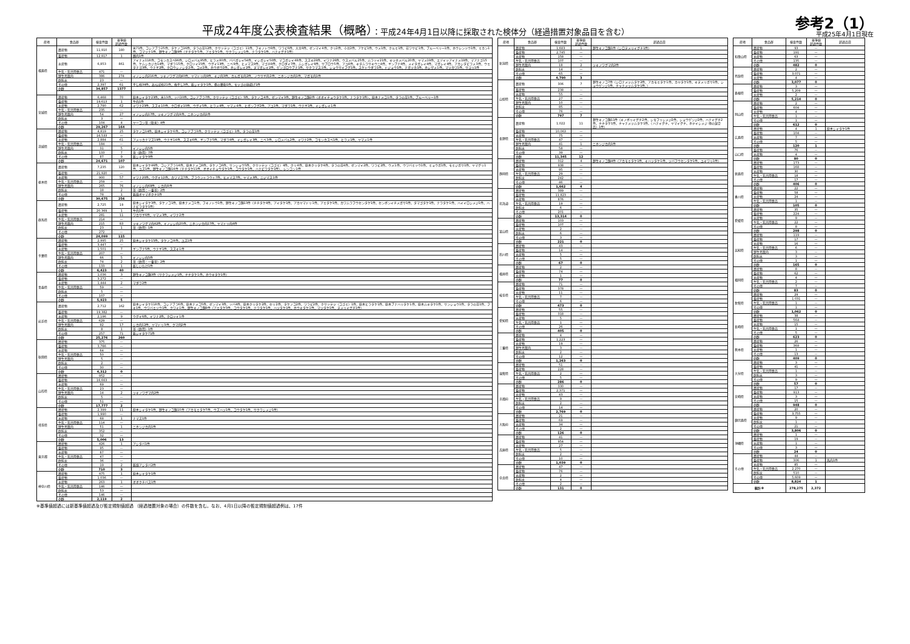平成24年度公表検査結果（概略）：平成24年4月1日以降に採取された検体分（経過措置対象品目を含む）
参考2（1）
平成25年4月1日現在
| 産地 | 食品群 | 検査件数 | 基準値 超過件数 | |
| --- | --- | --- | --- | --- |
| 福島県 | 農産物 | 11,910 | 180 | 米71件、コシアブラ25件、タケノコ16件、タラの芽12件、クサソテツ（コゴミ）11件、フキノトウ8件、ワラビ6件、大豆6件、ゼンマイ4件、クリ2件、小豆2件、アケビ1件、ウメ1件、クルミ1件、花ワサビ1件、ブルーベリー1件、ホウレンソウ1件、ミカン1件、コマツナ1件、野生キノコ類9件（チチタケ5件、アミタケ1件、サクラシメジ1件、ナラタケ1件、ハナイグチ1件） |
| | 畜産物 | 12,817 | 1 | 豚肉1件 |
| | 水産物 | 6,853 | 861 | アイナメ118件、コモンカスベ96件、シロメバル95件、ヒラメ80件、ババガレイ54件、イシガレイ50件、マコガレイ48件、スズキ28件、イワナ26件、ウスメバル25件、ムラソイ21件、キツネメバル20件、ヤマメ19件、エゾイソアイナメ18件、マアナゴ15件、ケムシカジカ14件、マダラ15件、クロソイ15件、ウグイ13件、ニベ9件、ヒメマス9件、マゴチ8件、クロダイ7件、ムシガレイ6件、サブロウ5件、アユ4件、キタムラサキウニ4件、ギンブナ4件、メイタガレイ4件、マガレイ4件、アカシタビラメ3件、ウミタナゴ3件、ウナギ2件、クロウシノシタ2件、コイ2件、ホウボウ2件、ホシガレイ2件、ヌマガレイ2件、ゲンゴロウブナ1件、サクラマス1件、ショウサイフグ1件、スケトウダラ1件、ドジョウ1件、ナガツカ1件、ホシザメ1件、マツカワ1件、サヨリ1件 |
| | 牛乳・乳児用食品 | 471 | — | |
| | 野生鳥獣肉 | 386 | 274 | イノシシ肉216件、ツキノワグマ肉40件、ヤマドリ肉9件、キジ肉3件、カルガモ肉2件、ノウサギ肉2件、ニホンジカ肉1件、マガモ肉1件 |
| | 飲料水 | 23 | — | |
| | その他 | 2,397 | 61 | 干し柿34件、あんぽ柿21件、梅干し3件、乾シイタケ1件、桑の葉粉1件、モツゴの唐揚げ1件 |
| | 小計 | 34,857 | 1377 | |
| 宮城県 | 農産物 | 6,468 | 70 | 原木シイタケ23件、米13件、ソバ10件、コシアブラ7件、クサソテツ（コゴミ）5件、タケノコ4件、ゼンマイ3件、野生キノコ類2件（オオイチョウタケ1件、ナラタケ1件）、原木ナメコ1件、タラの芽1件、ブルーベリー1件 |
| | 畜産物 | 19,613 | 1 | 牛肉1件 |
| | 水産物 | 2,790 | 62 | イワナ23件、スズキ10件、クロダイ10件、ウグイ5件、ヒラメ4件、ヤマメ4件、ヒガンフグ2件、アユ1件、マダラ1件、ウナギ1件、イシガレイ1件 |
| | 牛乳・乳児用食品 | 235 | — | |
| | 野生鳥獣肉 | 54 | 27 | イノシシ肉17件、ツキノワグマ肉9件、ニホンジカ肉1件 |
| | 飲料水 | 3 | — | |
| | その他 | 104 | 4 | ヤーコン茶（粉末）4件 |
| | 小計 | 29,267 | 164 | |
| 茨城県 | 農産物 | 4,819 | 25 | タケノコ14件、原木シイタケ6件、コシアブラ3件、クサソテツ（コゴミ）1件、タラの芽1件 |
| | 畜産物 | 16,533 | — | |
| | 水産物 | 2,884 | 61 | アメリカナマズ19件、ウナギ14件、スズキ6件、ギンブナ5件、マダラ4件、イシガレイ3件、ニベ3件、シロメバル2件、イワナ2件、コモンカスベ1件、ヒラメ1件、ヤマメ1件 |
| | 牛乳・乳児用食品 | 184 | — | |
| | 野生鳥獣肉 | 31 | 5 | イノシシ肉5件 |
| | 飲料水 | 133 | 7 | 茶（飲用）7件 |
| | その他 | 87 | 9 | 乾シイタケ9件 |
| | 小計 | 24,671 | 107 | |
| 栃木県 | 農産物 | 7,235 | 120 | 原木シイタケ46件、コシアブラ14件、原木ナメコ8件、タケノコ6件、サンショウ5件、クサソテツ（コゴミ）4件、クリ4件、原木クリタケ4件、タラの芽4件、ゼンマイ2件、ワラビ2件、ウメ1件、ウワバミソウ1件、ミョウガ1件、モミジガサ1件、ヤマグリ1件、ユズ1件、野生キノコ類14件（チチタケ11件、オオイチョウタケ1件、コウタケ1件、ハナビラタケ1件）、レンコン1件 |
| | 畜産物 | 21,920 | — | |
| | 水産物 | 900 | 57 | イワナ20件、ウグイ12件、カワマス7件、ブラウントラウト7件、ヒメマス7件、ヤマメ3件、ニジマス1件 |
| | 牛乳・乳児用食品 | 259 | — | |
| | 野生鳥獣肉 | 265 | 76 | イノシシ肉68件、シカ肉8件 |
| | 飲料水 | 18 | 2 | 茶（飲用：一番茶）2件 |
| | その他 | 78 | 1 | 乾燥オヤマボクチ1件 |
| | 小計 | 30,675 | 256 | |
| 群馬県 | 農産物 | 2,725 | 19 | 原木シイタケ3件、タケノコ1件、原木ナメコ1件、フキノトウ1件、野生キノコ類13件（チチタケ4件、アイタケ1件、アカヤマドリ1件、アミタケ1件、カワムラフウセンタケ1件、センボンイチメガサ1件、タマゴタケ1件、ナラタケ1件、ハイイロシメジ1件、ハナビラタケ1件） |
| | 畜産物 | 20,369 | 1 | 牛肉1件 |
| | 水産物 | 281 | 11 | ワカサギ6件、ヤマメ3件、イワナ2件 |
| | 牛乳・乳児用食品 | 214 | — | |
| | 野生鳥獣肉 | 215 | 83 | ツキノワグマ肉42件、イノシシ肉20件、ニホンジカ肉17件、ヤマドリ肉4件 |
| | 飲料水 | 23 | 1 | 茶（飲用）1件 |
| | その他 | 272 | — | |
| | 小計 | 24,099 | 115 | |
| 千葉県 | 農産物 | 2,995 | 25 | 原木シイタケ15件、タケノコ9件、ユズ1件 |
| | 畜産物 | 3,447 | — | |
| | 水産物 | 1,501 | 7 | ギンブナ5件、ウナギ1件、スズキ1件 |
| | 牛乳・乳児用食品 | 207 | — | |
| | 野生鳥獣肉 | 66 | 5 | イノシシ肉5件 |
| | 飲料水 | 74 | 2 | 茶（飲用：一番茶）2件 |
| | その他 | 133 | 1 | 乾しいたけ1件 |
| | 小計 | 6,423 | 40 | |
| 青森県 | 農産物 | 1,036 | 3 | 野生キノコ類3件（サクラシメジ1件、チチタケ1件、ホウキタケ1件） |
| | 畜産物 | 3,272 | — | |
| | 水産物 | 1,444 | 2 | マダラ2件 |
| | 牛乳・乳児用食品 | 59 | — | |
| | 飲料水 | 5 | — | |
| | その他 | 107 | — | |
| | 小計 | 5,923 | 5 | |
| 岩手県 | 農産物 | 2,712 | 162 | 原木シイタケ118件、コシアブラ6件、原木ナメコ5件、ゼンマイ3件、ソバ4件、原木クリタケ2件、セリ2件、タケノコ2件、ワラビ2件、クサソテツ（コゴミ）1件、原木ヒラタケ1件、原木ブナハリタケ1件、原木ムキタケ1件、サンショウ1件、タラの芽1件、フキ1件、ウワバミソウ1件、クワイ1件、野生キノコ類9件（アミタケ3件、コウタケ1件、ナラタケ1件、ハツタケ1件、ホウキタケ1件、マツタケ1件、ヌメリイグチ1件） |
| | 畜産物 | 19,382 | — | |
| | 水産物 | 2,196 | 9 | ウグイ6件、イワナ2件、クロソイ1件 |
| | 牛乳・乳児用食品 | 629 | — | |
| | 野生鳥獣肉 | 92 | 17 | シカ肉12件、ヤマドリ3件、クマ肉2件 |
| | 飲料水 | 8 | 1 | 茶（飲用）1件 |
| | その他 | 257 | 71 | 乾シイタケ71件 |
| | 小計 | 25,276 | 260 | |
| 秋田県 | 農産物 | 375 | — | |
| | 畜産物 | 3,786 | — | |
| | 水産物 | 64 | — | |
| | 牛乳・乳児用食品 | 50 | — | |
| | 野生鳥獣肉 | 5 | — | |
| | 飲料水 | 2 | — | |
| | その他 | 30 | — | |
| | 小計 | 4,312 | 0 | |
| 山形県 | 農産物 | 952 | — | |
| | 畜産物 | 16,663 | — | |
| | 水産物 | 69 | — | |
| | 牛乳・乳児用食品 | 23 | — | |
| | 野生鳥獣肉 | 14 | 2 | ツキノワグマ肉2件 |
| | 飲料水 | 5 | — | |
| | その他 | 51 | — | |
| | 小計 | 17,777 | 2 | |
| 埼玉県 | 農産物 | 2,399 | 11 | 原木シイタケ1件、野生キノコ類10件（アカモミタケ7件、ウズハツ1件、コウタケ1件、サクラシメジ1件） |
| | 畜産物 | 1,990 | — | |
| | 水産物 | 68 | 1 | ナマズ1件 |
| | 牛乳・乳児用食品 | 114 | — | |
| | 野生鳥獣肉 | 51 | 1 | ニホンジカ肉1件 |
| | 飲料水 | 352 | — | |
| | その他 | 32 | — | |
| | 小計 | 5,006 | 13 | |
| 東京都 | 農産物 | 426 | 1 | アシタバ1件 |
| | 畜産物 | 95 | — | |
| | 水産物 | 87 | — | |
| | 牛乳・乳児用食品 | 47 | — | |
| | 飲料水 | 36 | — | |
| | その他 | 19 | 2 | 乾燥アシタバ2件 |
| | 小計 | 710 | 3 | |
| 神奈川県 | 農産物 | 475 | 1 | 原木シイタケ1件 |
| | 畜産物 | 1,036 | — | |
| | 水産物 | 263 | 1 | オオクチバス1件 |
| | 牛乳・乳児用食品 | 146 | — | |
| | 飲料水 | 53 | — | |
| | その他 | 146 | — | |
| | 小計 | 2,119 | 2 | |
| 産地 | 食品群 | 検査件数 | 基準値 超過件数 | 超過品目 |
| --- | --- | --- | --- | --- |
| 新潟県 | 農産物 | 1,683 | 1 | 野生キノコ類1件（シロヌメリイグチ1件） |
| | 畜産物 | 2,745 | — | |
| | 水産物 | 158 | — | |
| | 牛乳・乳児用食品 | 107 | — | |
| | 野生鳥獣肉 | 18 | 2 | ツキノワグマ肉2件 |
| | 飲料水 | 14 | — | |
| | その他 | 65 | — | |
| | 小計 | 4,790 | 3 | |
| 山梨県 | 農産物 | 306 | 7 | 野生キノコ7件（シロナメツムタケ2件、アカモミタケ1件、カヤタケ1件、キヌメリガサ1件、ショウゲンジ1件、チャナメツムタケ1件、） |
| | 畜産物 | 238 | — | |
| | 水産物 | 55 | — | |
| | 牛乳・乳児用食品 | 27 | — | |
| | 野生鳥獣肉 | 10 | — | |
| | 飲料水 | 85 | — | |
| | その他 | 76 | — | |
| | 小計 | 797 | 7 | |
| 長野県 | 農産物 | 1,022 | 11 | 野生キノコ類11件（キノボリイグチ2件、シモフリシメジ2件、ショウゲンジ2件、ハナイグチ2件、チチタケ1件、チャナメツムタケ1件、（ハナイグチ、ヤマイグチ、ホテイシメジ 他の混合品）1件） |
| | 畜産物 | 10,063 | — | |
| | 水産物 | 75 | — | |
| | 牛乳・乳児用食品 | 47 | — | |
| | 野生鳥獣肉 | 41 | 1 | ニホンジカ肉1件 |
| | 飲料水 | 58 | — | |
| | その他 | 39 | — | |
| | 小計 | 11,345 | 12 | |
| 静岡県 | 農産物 | 312 | 4 | 野生キノコ類4件（アカモミタケ1件、キハツタケ1件、ツバフウセンタケ1件、ユキワリ1件） |
| | 畜産物 | 938 | — | |
| | 水産物 | 95 | — | |
| | 牛乳・乳児用食品 | 29 | — | |
| | 飲料水 | 242 | — | |
| | その他 | 46 | — | |
| | 小計 | 1,662 | 4 | |
| 北海道 | 農産物 | 389 | — | |
| | 畜産物 | 11,823 | — | |
| | 水産物 | 876 | — | |
| | 牛乳・乳児用食品 | 19 | — | |
| | 飲料水 | 6 | — | |
| | その他 | 201 | — | |
| | 小計 | 13,314 | 0 | |
| 富山県 | 農産物 | 103 | — | |
| | 畜産物 | 107 | — | |
| | 水産物 | 2 | — | |
| | 飲料水 | 6 | — | |
| | その他 | 3 | — | |
| | 小計 | 221 | 0 | |
| 石川県 | 農産物 | 43 | — | |
| | 畜産物 | 14 | — | |
| | 水産物 | 5 | — | |
| | その他 | 5 | — | |
| | 小計 | 67 | 0 | |
| 福井県 | 農産物 | 2 | — | |
| | 畜産物 | 74 | — | |
| | 水産物 | 1 | — | |
| | 小計 | 77 | 0 | |
| 岐阜県 | 農産物 | 71 | — | |
| | 畜産物 | 378 | — | |
| | 水産物 | 11 | — | |
| | 牛乳・乳児用食品 | 7 | — | |
| | その他 | 6 | — | |
| | 小計 | 473 | 0 | |
| 愛知県 | 農産物 | 55 | — | |
| | 畜産物 | 318 | — | |
| | 水産物 | 5 | — | |
| | 牛乳・乳児用食品 | 1 | — | |
| | その他 | 26 | — | |
| | 小計 | 405 | 0 | |
| 三重県 | 農産物 | 4 | — | |
| | 畜産物 | 1,223 | — | |
| | 水産物 | 19 | — | |
| | 野生鳥獣肉 | 3 | — | |
| | 飲料水 | 2 | — | |
| | その他 | 12 | — | |
| | 小計 | 1,263 | 0 | |
| 滋賀県 | 農産物 | 51 | — | |
| | 畜産物 | 228 | — | |
| | 牛乳・乳児用食品 | 2 | — | |
| | その他 | 5 | — | |
| | 小計 | 286 | 0 | |
| 京都府 | 農産物 | 330 | — | |
| | 畜産物 | 2,371 | — | |
| | 水産物 | 43 | — | |
| | 牛乳・乳児用食品 | 9 | — | |
| | 飲料水 | 2 | — | |
| | その他 | 14 | — | |
| | 小計 | 2,769 | 0 | |
| 大阪府 | 農産物 | 21 | — | |
| | 畜産物 | 69 | — | |
| | 水産物 | 34 | — | |
| | その他 | 2 | — | |
| | 小計 | 126 | 0 | |
| 兵庫県 | 農産物 | 41 | — | |
| | 畜産物 | 954 | — | |
| | 水産物 | 27 | — | |
| | 牛乳・乳児用食品 | 5 | — | |
| | 飲料水 | 2 | — | |
| | その他 | 10 | — | |
| | 小計 | 1,039 | 0 | |
| 奈良県 | 農産物 | 47 | — | |
| | 畜産物 | 76 | — | |
| | 水産物 | 2 | — | |
| | 飲料水 | 4 | — | |
| | その他 | 2 | — | |
| | 小計 | 131 | 0 | |
| 産地 | 食品群 | 検査件数 | 基準値 超過件数 | 超過品目 |
| --- | --- | --- | --- | --- |
| 和歌山県 | 農産物 | 93 | — | |
| | 畜産物 | 191 | — | |
| | 水産物 | 63 | — | |
| | その他 | 135 | — | |
| | 小計 | 482 | 0 | |
| 鳥取県 | 農産物 | 2 | — | |
| | 畜産物 | 3,071 | — | |
| | 水産物 | 4 | — | |
| | 小計 | 3,077 | 0 | |
| 島根県 | 農産物 | 3 | — | |
| | 畜産物 | 5,209 | — | |
| | 水産物 | 2 | — | |
| | 小計 | 5,214 | 0 | |
| 岡山県 | 農産物 | 2 | — | |
| | 畜産物 | 604 | — | |
| | 水産物 | 4 | — | |
| | 牛乳・乳児用食品 | 1 | — | |
| | その他 | 1 | — | |
| | 小計 | 612 | 0 | |
| 広島県 | 農産物 | 4 | 1 | 原木シイタケ1件 |
| | 畜産物 | 104 | — | |
| | 水産物 | 7 | — | |
| | その他 | 5 | — | |
| | 小計 | 120 | 1 | |
| 山口県 | 畜産物 | 76 | — | |
| | 水産物 | 4 | — | |
| | 小計 | 80 | 0 | |
| 徳島県 | 農産物 | 173 | — | |
| | 畜産物 | 168 | — | |
| | 水産物 | 30 | — | |
| | 牛乳・乳児用食品 | 18 | — | |
| | その他 | 17 | — | |
| | 小計 | 406 | 0 | |
| 香川県 | 農産物 | 22 | — | |
| | 畜産物 | 58 | — | |
| | 水産物 | 24 | — | |
| | 牛乳・乳児用食品 | 1 | — | |
| | 小計 | 105 | 0 | |
| 愛媛県 | 農産物 | 35 | — | |
| | 畜産物 | 224 | — | |
| | 水産物 | 9 | — | |
| | 牛乳・乳児用食品 | 22 | — | |
| | その他 | 8 | — | |
| | 小計 | 298 | 0 | |
| 高知県 | 農産物 | 119 | — | |
| | 畜産物 | 17 | — | |
| | 水産物 | 16 | — | |
| | 牛乳・乳児用食品 | 6 | — | |
| | 野生鳥獣肉 | 3 | — | |
| | 飲料水 | 3 | — | |
| | その他 | 1 | — | |
| | 小計 | 165 | 0 | |
| 福岡県 | 農産物 | 8 | — | |
| | 畜産物 | 62 | — | |
| | 水産物 | 4 | — | |
| | 牛乳・乳児用食品 | 2 | — | |
| | その他 | 7 | — | |
| | 小計 | 83 | 0 | |
| 佐賀県 | 農産物 | 29 | — | |
| | 畜産物 | 1,031 | — | |
| | 牛乳・乳児用食品 | 1 | — | |
| | その他 | 1 | — | |
| | 小計 | 1,062 | 0 | |
| 長崎県 | 農産物 | 38 | — | |
| | 畜産物 | 564 | — | |
| | 水産物 | 15 | — | |
| | 牛乳・乳児用食品 | 1 | — | |
| | その他 | 5 | — | |
| | 小計 | 623 | 0 | |
| 熊本県 | 農産物 | 26 | — | |
| | 畜産物 | 369 | — | |
| | 水産物 | 1 | — | |
| | その他 | 13 | — | |
| | 小計 | 409 | 0 | |
| 大分県 | 農産物 | 3 | — | |
| | 畜産物 | 41 | — | |
| | 牛乳・乳児用食品 | 1 | — | |
| | 飲料水 | 3 | — | |
| | その他 | 9 | — | |
| | 小計 | 57 | 0 | |
| 宮崎県 | 農産物 | 17 | — | |
| | 畜産物 | 913 | — | |
| | 水産物 | 3 | — | |
| | その他 | 15 | — | |
| | 小計 | 948 | 0 | |
| 鹿児島県 | 農産物 | 20 | — | |
| | 畜産物 | 3,755 | — | |
| | 水産物 | 9 | — | |
| | 飲料水 | 1 | — | |
| | その他 | 21 | — | |
| | 小計 | 3,806 | 0 | |
| 沖縄県 | 農産物 | 1 | — | |
| | 畜産物 | 19 | — | |
| | 水産物 | 1 | — | |
| | その他 | 3 | — | |
| | 小計 | 24 | 0 | |
| その他 | 農産物 | 44 | — | |
| | 畜産物 | 306 | 1 | 馬肉1件 |
| | 水産物 | 85 | — | |
| | 牛乳・乳児用食品 | 2,270 | — | |
| | 飲料水 | 510 | — | |
| | その他 | 5,609 | — | |
| | 小計 | 8,824 | 1 | |
| 総計※ | | 278,275 | 2,372 | |
※基準値超過には新基準値超過及び暫定規制値超過 （経過措置対象の場合）の件数を含む。なお、4月1日以降の暫定規制値超過例は、17件